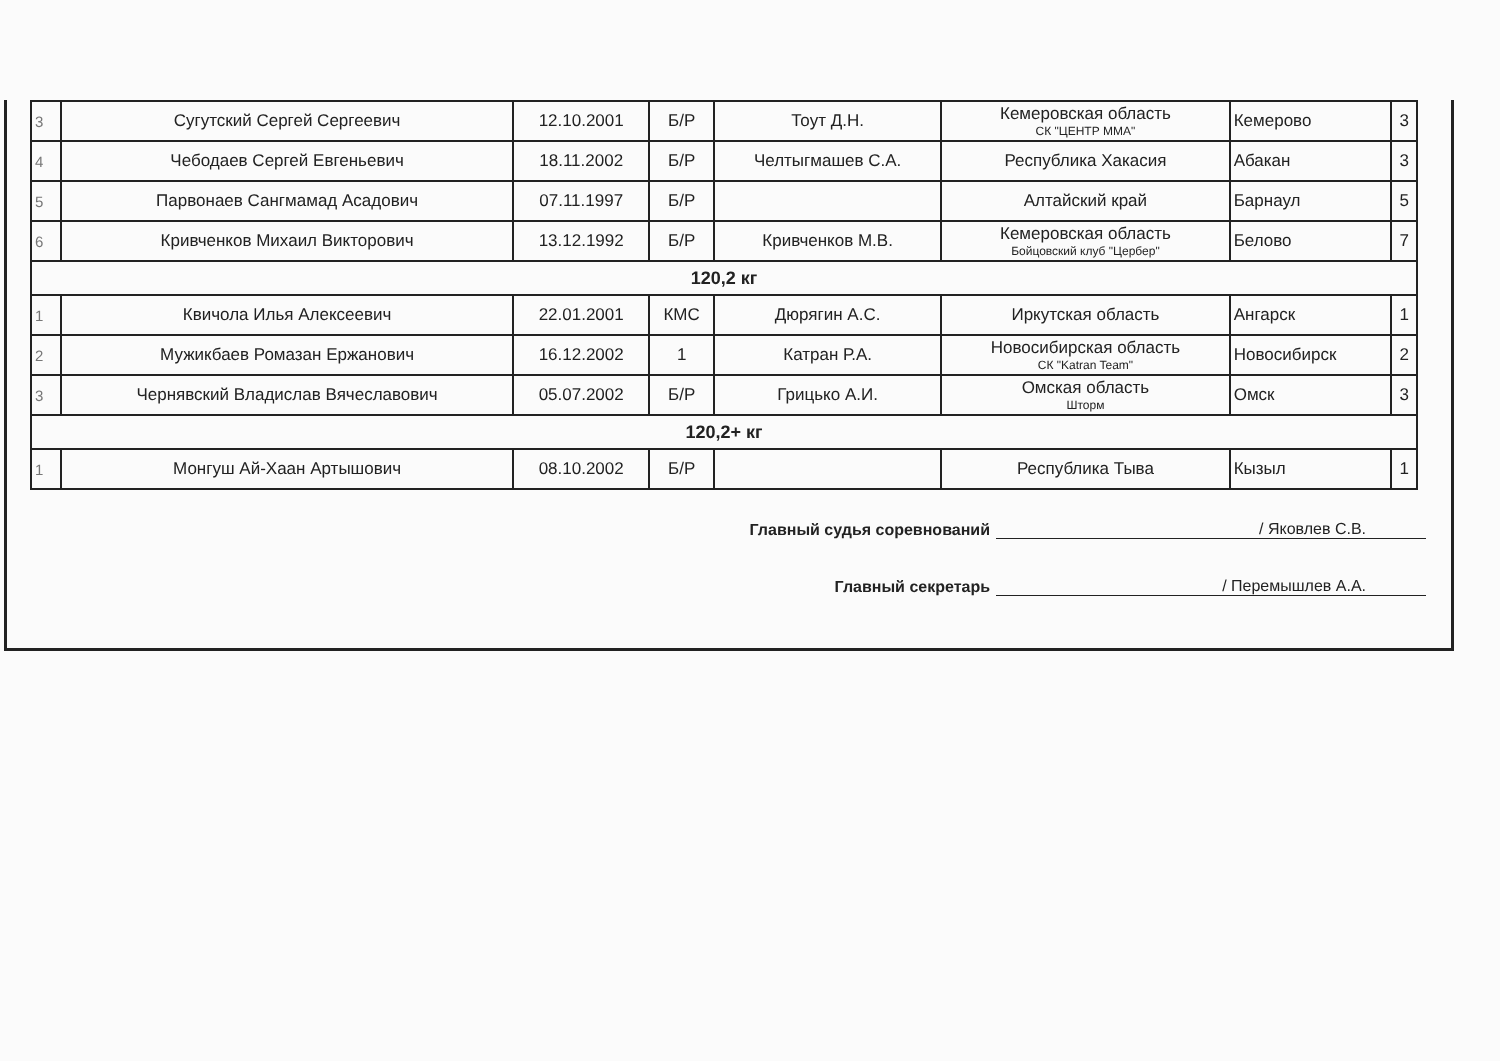| 3 | Сугутский Сергей Сергеевич | 12.10.2001 | Б/Р | Тоут Д.Н. | Кемеровская область СК "ЦЕНТР ММА" | Кемерово | 3 |
| 4 | Чебодаев Сергей Евгеньевич | 18.11.2002 | Б/Р | Челтыгмашев С.А. | Республика Хакасия | Абакан | 3 |
| 5 | Парвонаев Сангмамад Асадович | 07.11.1997 | Б/Р | | Алтайский край | Барнаул | 5 |
| 6 | Кривченков Михаил Викторович | 13.12.1992 | Б/Р | Кривченков М.В. | Кемеровская область Бойцовский клуб "Цербер" | Белово | 7 |
| 120,2 кг | | | | | | | |
| 1 | Квичола Илья Алексеевич | 22.01.2001 | КМС | Дюрягин А.С. | Иркутская область | Ангарск | 1 |
| 2 | Мужикбаев Ромазан Ержанович | 16.12.2002 | 1 | Катран Р.А. | Новосибирская область СК "Katran Team" | Новосибирск | 2 |
| 3 | Чернявский Владислав Вячеславович | 05.07.2002 | Б/Р | Грицько А.И. | Омская область Шторм | Омск | 3 |
| 120,2+ кг | | | | | | | |
| 1 | Монгуш Ай-Хаан Артышович | 08.10.2002 | Б/Р | | Республика Тыва | Кызыл | 1 |
Главный судья соревнований / Яковлев С.В.
Главный секретарь / Перемышлев А.А.